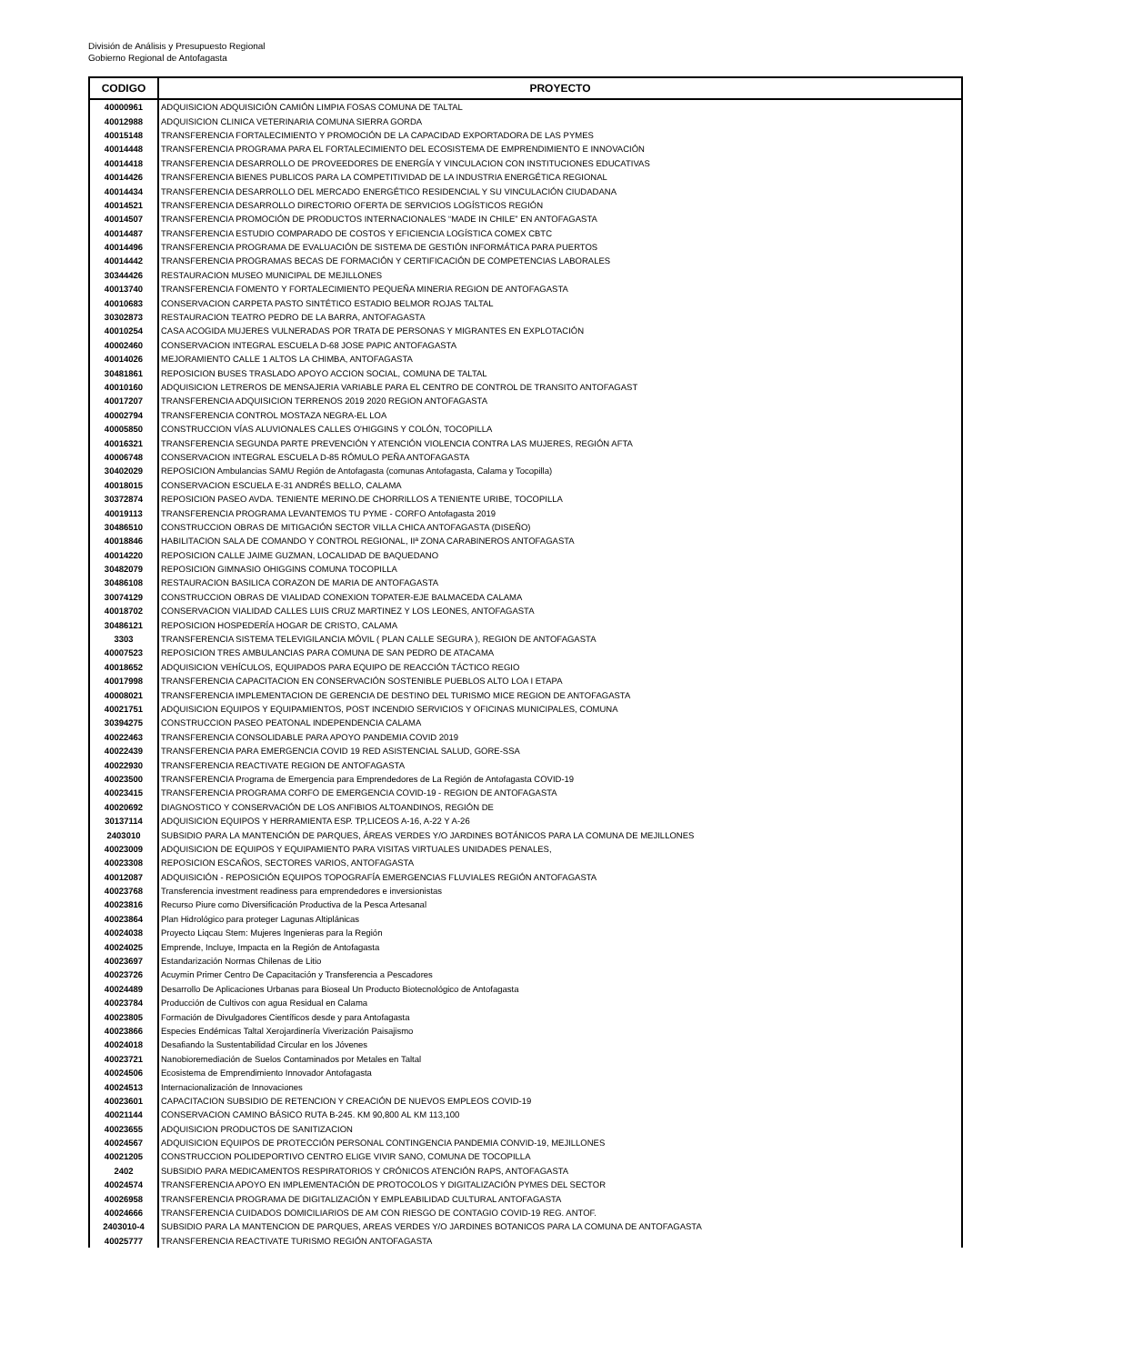División de Análisis y Presupuesto Regional
Gobierno Regional de Antofagasta
| CODIGO | PROYECTO |
| --- | --- |
| 40000961 | ADQUISICION ADQUISICIÓN CAMIÓN LIMPIA FOSAS COMUNA DE TALTAL |
| 40012988 | ADQUISICION CLINICA VETERINARIA COMUNA SIERRA GORDA |
| 40015148 | TRANSFERENCIA FORTALECIMIENTO Y PROMOCIÓN DE LA CAPACIDAD EXPORTADORA DE LAS PYMES |
| 40014448 | TRANSFERENCIA PROGRAMA PARA EL FORTALECIMIENTO DEL ECOSISTEMA DE EMPRENDIMIENTO E INNOVACIÓN |
| 40014418 | TRANSFERENCIA DESARROLLO DE PROVEEDORES DE ENERGÍA Y VINCULACION CON INSTITUCIONES EDUCATIVAS |
| 40014426 | TRANSFERENCIA BIENES PUBLICOS PARA LA COMPETITIVIDAD DE LA INDUSTRIA ENERGÉTICA REGIONAL |
| 40014434 | TRANSFERENCIA DESARROLLO DEL MERCADO ENERGÉTICO RESIDENCIAL Y SU VINCULACIÓN CIUDADANA |
| 40014521 | TRANSFERENCIA DESARROLLO DIRECTORIO OFERTA DE SERVICIOS LOGÍSTICOS REGIÓN |
| 40014507 | TRANSFERENCIA PROMOCIÓN DE PRODUCTOS INTERNACIONALES “MADE IN CHILE” EN ANTOFAGASTA |
| 40014487 | TRANSFERENCIA ESTUDIO COMPARADO DE COSTOS Y EFICIENCIA LOGÍSTICA COMEX CBTC |
| 40014496 | TRANSFERENCIA PROGRAMA DE EVALUACIÓN DE SISTEMA DE GESTIÓN INFORMÁTICA PARA PUERTOS |
| 40014442 | TRANSFERENCIA PROGRAMAS BECAS DE FORMACIÓN Y CERTIFICACIÓN DE COMPETENCIAS LABORALES |
| 30344426 | RESTAURACION MUSEO MUNICIPAL DE MEJILLONES |
| 40013740 | TRANSFERENCIA FOMENTO Y FORTALECIMIENTO PEQUEÑA MINERIA REGION DE ANTOFAGASTA |
| 40010683 | CONSERVACION CARPETA PASTO SINTÉTICO ESTADIO BELMOR ROJAS TALTAL |
| 30302873 | RESTAURACION TEATRO PEDRO DE LA BARRA, ANTOFAGASTA |
| 40010254 | CASA ACOGIDA MUJERES VULNERADAS POR TRATA DE PERSONAS Y MIGRANTES EN EXPLOTACIÓN |
| 40002460 | CONSERVACION INTEGRAL ESCUELA D-68 JOSE PAPIC ANTOFAGASTA |
| 40014026 | MEJORAMIENTO CALLE 1 ALTOS LA CHIMBA, ANTOFAGASTA |
| 30481861 | REPOSICION BUSES TRASLADO APOYO ACCION SOCIAL, COMUNA DE TALTAL |
| 40010160 | ADQUISICION LETREROS DE MENSAJERIA VARIABLE PARA EL CENTRO DE CONTROL DE TRANSITO ANTOFAGAST |
| 40017207 | TRANSFERENCIA ADQUISICION TERRENOS 2019 2020 REGION ANTOFAGASTA |
| 40002794 | TRANSFERENCIA CONTROL MOSTAZA NEGRA-EL LOA |
| 40005850 | CONSTRUCCION VÍAS ALUVIONALES CALLES O'HIGGINS Y COLÓN, TOCOPILLA |
| 40016321 | TRANSFERENCIA SEGUNDA PARTE PREVENCIÓN Y ATENCIÓN VIOLENCIA CONTRA LAS MUJERES, REGIÓN AFTA |
| 40006748 | CONSERVACION INTEGRAL ESCUELA D-85 RÓMULO PEÑA ANTOFAGASTA |
| 30402029 | REPOSICION Ambulancias SAMU Región de Antofagasta (comunas Antofagasta, Calama y Tocopilla) |
| 40018015 | CONSERVACION ESCUELA E-31 ANDRÉS BELLO, CALAMA |
| 30372874 | REPOSICION PASEO AVDA. TENIENTE MERINO.DE CHORRILLOS A TENIENTE URIBE, TOCOPILLA |
| 40019113 | TRANSFERENCIA PROGRAMA LEVANTEMOS TU PYME - CORFO Antofagasta 2019 |
| 30486510 | CONSTRUCCION OBRAS DE MITIGACIÓN SECTOR VILLA CHICA ANTOFAGASTA (DISEÑO) |
| 40018846 | HABILITACION SALA DE COMANDO Y CONTROL REGIONAL, IIª ZONA CARABINEROS ANTOFAGASTA |
| 40014220 | REPOSICION CALLE JAIME GUZMAN, LOCALIDAD DE BAQUEDANO |
| 30482079 | REPOSICION GIMNASIO OHIGGINS COMUNA TOCOPILLA |
| 30486108 | RESTAURACION BASILICA CORAZON DE MARIA DE ANTOFAGASTA |
| 30074129 | CONSTRUCCION OBRAS DE VIALIDAD CONEXION TOPATER-EJE BALMACEDA CALAMA |
| 40018702 | CONSERVACION VIALIDAD CALLES LUIS CRUZ MARTINEZ Y LOS LEONES, ANTOFAGASTA |
| 30486121 | REPOSICION HOSPEDERÍA HOGAR DE CRISTO, CALAMA |
| 3303 | TRANSFERENCIA SISTEMA TELEVIGILANCIA MÓVIL ( PLAN CALLE SEGURA ), REGION DE ANTOFAGASTA |
| 40007523 | REPOSICION TRES AMBULANCIAS PARA COMUNA DE SAN PEDRO DE ATACAMA |
| 40018652 | ADQUISICION VEHÍCULOS, EQUIPADOS PARA EQUIPO DE REACCIÓN TÁCTICO REGIO |
| 40017998 | TRANSFERENCIA CAPACITACION EN CONSERVACIÓN SOSTENIBLE PUEBLOS ALTO LOA I ETAPA |
| 40008021 | TRANSFERENCIA IMPLEMENTACION DE GERENCIA DE DESTINO DEL TURISMO MICE REGION DE ANTOFAGASTA |
| 40021751 | ADQUISICION EQUIPOS Y EQUIPAMIENTOS, POST INCENDIO SERVICIOS Y OFICINAS MUNICIPALES, COMUNA |
| 30394275 | CONSTRUCCION PASEO PEATONAL INDEPENDENCIA CALAMA |
| 40022463 | TRANSFERENCIA CONSOLIDABLE PARA APOYO PANDEMIA COVID 2019 |
| 40022439 | TRANSFERENCIA PARA EMERGENCIA COVID 19 RED ASISTENCIAL SALUD, GORE-SSA |
| 40022930 | TRANSFERENCIA REACTIVATE REGION DE ANTOFAGASTA |
| 40023500 | TRANSFERENCIA Programa de Emergencia para Emprendedores de La Región de Antofagasta COVID-19 |
| 40023415 | TRANSFERENCIA PROGRAMA CORFO DE EMERGENCIA COVID-19 - REGION DE ANTOFAGASTA |
| 40020692 | DIAGNOSTICO Y CONSERVACIÓN DE LOS ANFIBIOS ALTOANDINOS, REGIÓN DE |
| 30137114 | ADQUISICION EQUIPOS Y HERRAMIENTA ESP. TP,LICEOS A-16, A-22 Y A-26 |
| 2403010 | SUBSIDIO PARA LA MANTENCIÓN DE PARQUES, ÁREAS VERDES Y/O JARDINES BOTÁNICOS PARA LA COMUNA DE MEJILLONES |
| 40023009 | ADQUISICION DE EQUIPOS Y EQUIPAMIENTO PARA VISITAS VIRTUALES UNIDADES PENALES, |
| 40023308 | REPOSICION ESCAÑOS, SECTORES VARIOS, ANTOFAGASTA |
| 40012087 | ADQUISICIÓN - REPOSICIÓN EQUIPOS TOPOGRAFÍA EMERGENCIAS FLUVIALES REGIÓN ANTOFAGASTA |
| 40023768 | Transferencia investment readiness para emprendedores e inversionistas |
| 40023816 | Recurso Piure como Diversificación Productiva de la Pesca Artesanal |
| 40023864 | Plan Hidrológico para proteger Lagunas Altiplánicas |
| 40024038 | Proyecto Liqcau Stem: Mujeres Ingenieras para la Región |
| 40024025 | Emprende, Incluye, Impacta en la Región de Antofagasta |
| 40023697 | Estandarización Normas Chilenas de Litio |
| 40023726 | Acuymin Primer Centro De Capacitación y Transferencia a Pescadores |
| 40024489 | Desarrollo De Aplicaciones Urbanas para Bioseal Un Producto Biotecnológico de Antofagasta |
| 40023784 | Producción de Cultivos con agua Residual en Calama |
| 40023805 | Formación de Divulgadores Científicos desde y para Antofagasta |
| 40023866 | Especies Endémicas Taltal Xerojardinería Viverización Paisajismo |
| 40024018 | Desafiando la Sustentabilidad Circular en los Jóvenes |
| 40023721 | Nanobioremediación de Suelos Contaminados por Metales en Taltal |
| 40024506 | Ecosistema de Emprendimiento Innovador Antofagasta |
| 40024513 | Internacionalización de Innovaciones |
| 40023601 | CAPACITACION SUBSIDIO DE RETENCION Y CREACIÓN DE NUEVOS EMPLEOS COVID-19 |
| 40021144 | CONSERVACION CAMINO BÁSICO RUTA B-245. KM 90,800 AL KM 113,100 |
| 40023655 | ADQUISICION PRODUCTOS DE SANITIZACION |
| 40024567 | ADQUISICION EQUIPOS DE PROTECCIÓN PERSONAL CONTINGENCIA PANDEMIA CONVID-19, MEJILLONES |
| 40021205 | CONSTRUCCION POLIDEPORTIVO CENTRO ELIGE VIVIR SANO, COMUNA DE TOCOPILLA |
| 2402 | SUBSIDIO PARA MEDICAMENTOS RESPIRATORIOS Y CRÓNICOS ATENCIÓN RAPS, ANTOFAGASTA |
| 40024574 | TRANSFERENCIA APOYO EN IMPLEMENTACIÓN DE PROTOCOLOS Y DIGITALIZACIÓN PYMES DEL SECTOR |
| 40026958 | TRANSFERENCIA PROGRAMA DE DIGITALIZACIÓN Y EMPLEABILIDAD CULTURAL ANTOFAGASTA |
| 40024666 | TRANSFERENCIA CUIDADOS DOMICILIARIOS DE AM CON RIESGO DE CONTAGIO COVID-19 REG. ANTOF. |
| 2403010-4 | SUBSIDIO PARA LA MANTENCION DE PARQUES, AREAS VERDES Y/O JARDINES BOTANICOS PARA LA COMUNA DE ANTOFAGASTA |
| 40025777 | TRANSFERENCIA REACTIVATE TURISMO REGIÓN ANTOFAGASTA |